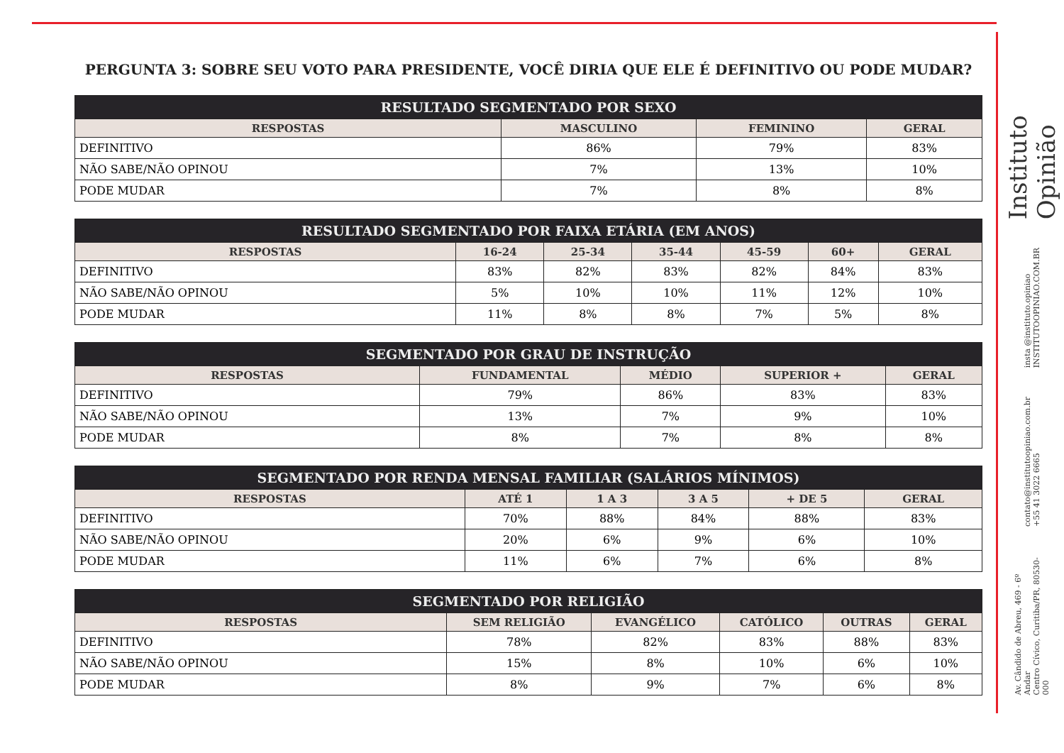PERGUNTA 3: SOBRE SEU VOTO PARA PRESIDENTE, VOCÊ DIRIA QUE ELE É DEFINITIVO OU PODE MUDAR?
| RESULTADO SEGMENTADO POR SEXO | | | |
| --- | --- | --- | --- |
| RESPOSTAS | MASCULINO | FEMININO | GERAL |
| DEFINITIVO | 86% | 79% | 83% |
| NÃO SABE/NÃO OPINOU | 7% | 13% | 10% |
| PODE MUDAR | 7% | 8% | 8% |
| RESULTADO SEGMENTADO POR FAIXA ETÁRIA (EM ANOS) | | | | | | |
| --- | --- | --- | --- | --- | --- | --- |
| RESPOSTAS | 16-24 | 25-34 | 35-44 | 45-59 | 60+ | GERAL |
| DEFINITIVO | 83% | 82% | 83% | 82% | 84% | 83% |
| NÃO SABE/NÃO OPINOU | 5% | 10% | 10% | 11% | 12% | 10% |
| PODE MUDAR | 11% | 8% | 8% | 7% | 5% | 8% |
| SEGMENTADO POR GRAU DE INSTRUÇÃO | | | | |
| --- | --- | --- | --- | --- |
| RESPOSTAS | FUNDAMENTAL | MÉDIO | SUPERIOR + | GERAL |
| DEFINITIVO | 79% | 86% | 83% | 83% |
| NÃO SABE/NÃO OPINOU | 13% | 7% | 9% | 10% |
| PODE MUDAR | 8% | 7% | 8% | 8% |
| SEGMENTADO POR RENDA MENSAL FAMILIAR (SALÁRIOS MÍNIMOS) | | | | | |
| --- | --- | --- | --- | --- | --- |
| RESPOSTAS | ATÉ 1 | 1 A 3 | 3 A 5 | + DE 5 | GERAL |
| DEFINITIVO | 70% | 88% | 84% | 88% | 83% |
| NÃO SABE/NÃO OPINOU | 20% | 6% | 9% | 6% | 10% |
| PODE MUDAR | 11% | 6% | 7% | 6% | 8% |
| SEGMENTADO POR RELIGIÃO | | | | | |
| --- | --- | --- | --- | --- | --- |
| RESPOSTAS | SEM RELIGIÃO | EVANGÉLICO | CATÓLICO | OUTRAS | GERAL |
| DEFINITIVO | 78% | 82% | 83% | 88% | 83% |
| NÃO SABE/NÃO OPINOU | 15% | 8% | 10% | 6% | 10% |
| PODE MUDAR | 8% | 9% | 7% | 6% | 8% |
Instituto Opinião
insta @instituto.opiniao
INSTITUTOOPINIAO.COM.BR
contato@institutoopiniao.com.br
+55 41 3022 6665
Av. Cândido de Abreu, 469 - 6º Andar
Centro Cívico, Curitiba/PR, 80530-000